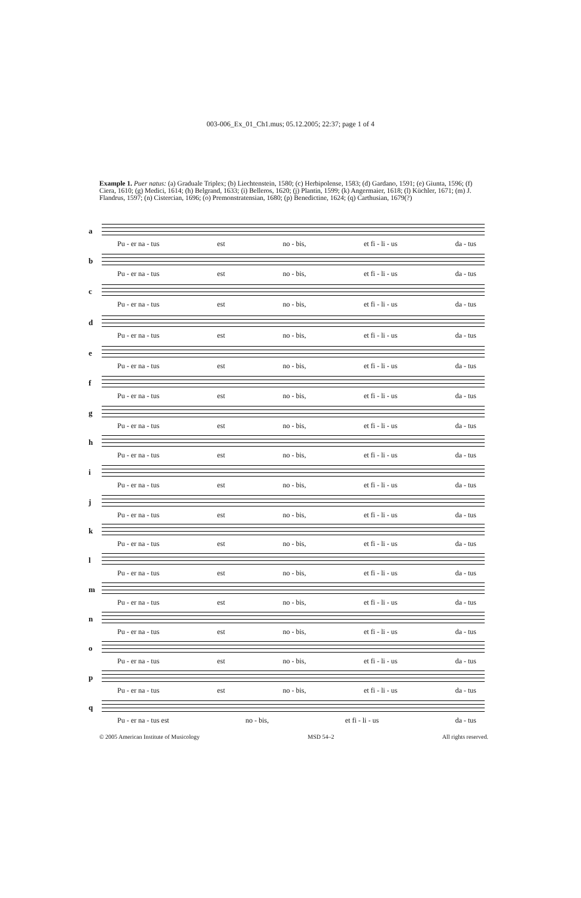003-006_Ex_01_Ch1.mus; 05.12.2005; 22:37; page 1 of 4
Example 1. Puer natus: (a) Graduale Triplex; (b) Liechtenstein, 1580; (c) Herbipolense, 1583; (d) Gardano, 1591; (e) Giunta, 1596; (f) Ciera, 1610; (g) Medici, 1614; (h) Belgrand, 1633; (i) Belleros, 1620; (j) Plantin, 1599; (k) Angermaier, 1618; (l) Küchler, 1671; (m) J. Flandrus, 1597; (n) Cistercian, 1696; (o) Premonstratensian, 1680; (p) Benedictine, 1624; (q) Carthusian, 1679(?)
a
Pu - er na - tus est no - bis, et fi - li - us da - tus
b
Pu - er na - tus est no - bis, et fi - li - us da - tus
c
Pu - er na - tus est no - bis, et fi - li - us da - tus
d
Pu - er na - tus est no - bis, et fi - li - us da - tus
e
Pu - er na - tus est no - bis, et fi - li - us da - tus
f
Pu - er na - tus est no - bis, et fi - li - us da - tus
g
Pu - er na - tus est no - bis, et fi - li - us da - tus
h
Pu - er na - tus est no - bis, et fi - li - us da - tus
i
Pu - er na - tus est no - bis, et fi - li - us da - tus
j
Pu - er na - tus est no - bis, et fi - li - us da - tus
k
Pu - er na - tus est no - bis, et fi - li - us da - tus
l
Pu - er na - tus est no - bis, et fi - li - us da - tus
m
Pu - er na - tus est no - bis, et fi - li - us da - tus
n
Pu - er na - tus est no - bis, et fi - li - us da - tus
o
Pu - er na - tus est no - bis, et fi - li - us da - tus
p
Pu - er na - tus est no - bis, et fi - li - us da - tus
q
Pu - er na - tus est no - bis, et fi - li - us da - tus
© 2005 American Institute of Musicology MSD 54–2 All rights reserved.